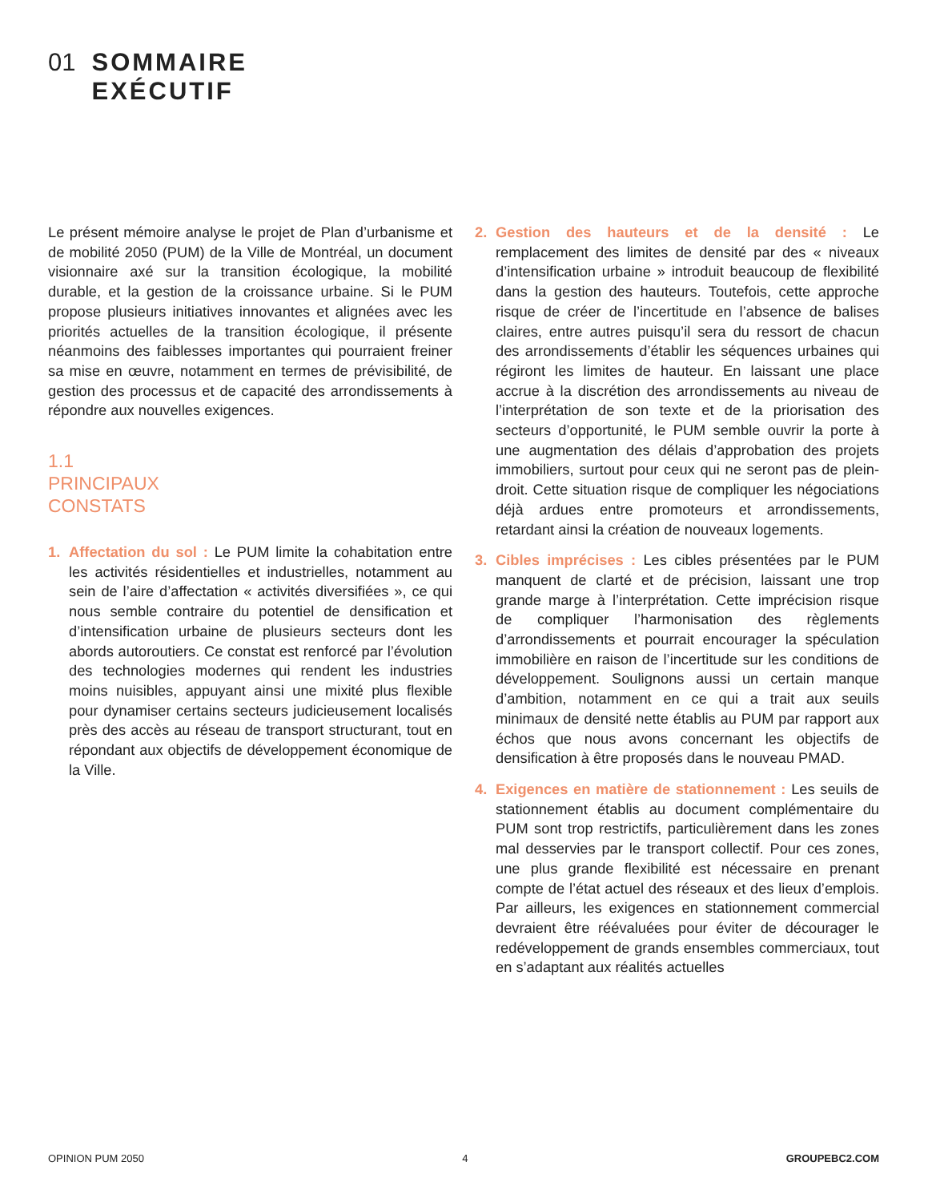01 SOMMAIRE
EXÉCUTIF
Le présent mémoire analyse le projet de Plan d’urbanisme et de mobilité 2050 (PUM) de la Ville de Montréal, un document visionnaire axé sur la transition écologique, la mobilité durable, et la gestion de la croissance urbaine. Si le PUM propose plusieurs initiatives innovantes et alignées avec les priorités actuelles de la transition écologique, il présente néanmoins des faiblesses importantes qui pourraient freiner sa mise en œuvre, notamment en termes de prévisibilité, de gestion des processus et de capacité des arrondissements à répondre aux nouvelles exigences.
1.1
PRINCIPAUX
CONSTATS
1. Affectation du sol : Le PUM limite la cohabitation entre les activités résidentielles et industrielles, notamment au sein de l’aire d’affectation « activités diversifiées », ce qui nous semble contraire du potentiel de densification et d’intensification urbaine de plusieurs secteurs dont les abords autoroutiers. Ce constat est renforcé par l’évolution des technologies modernes qui rendent les industries moins nuisibles, appuyant ainsi une mixité plus flexible pour dynamiser certains secteurs judicieusement localisés près des accès au réseau de transport structurant, tout en répondant aux objectifs de développement économique de la Ville.
2. Gestion des hauteurs et de la densité : Le remplacement des limites de densité par des « niveaux d’intensification urbaine » introduit beaucoup de flexibilité dans la gestion des hauteurs. Toutefois, cette approche risque de créer de l’incertitude en l’absence de balises claires, entre autres puisqu’il sera du ressort de chacun des arrondissements d’établir les séquences urbaines qui régiront les limites de hauteur. En laissant une place accrue à la discrétion des arrondissements au niveau de l’interprétation de son texte et de la priorisation des secteurs d’opportunité, le PUM semble ouvrir la porte à une augmentation des délais d’approbation des projets immobiliers, surtout pour ceux qui ne seront pas de plein-droit. Cette situation risque de compliquer les négociations déjà ardues entre promoteurs et arrondissements, retardant ainsi la création de nouveaux logements.
3. Cibles imprécises : Les cibles présentées par le PUM manquent de clarté et de précision, laissant une trop grande marge à l’interprétation. Cette imprécision risque de compliquer l’harmonisation des règlements d’arrondissements et pourrait encourager la spéculation immobilière en raison de l’incertitude sur les conditions de développement. Soulignons aussi un certain manque d’ambition, notamment en ce qui a trait aux seuils minimaux de densité nette établis au PUM par rapport aux échos que nous avons concernant les objectifs de densification à être proposés dans le nouveau PMAD.
4. Exigences en matière de stationnement : Les seuils de stationnement établis au document complémentaire du PUM sont trop restrictifs, particulièrement dans les zones mal desservies par le transport collectif. Pour ces zones, une plus grande flexibilité est nécessaire en prenant compte de l’état actuel des réseaux et des lieux d’emplois. Par ailleurs, les exigences en stationnement commercial devraient être réévaluées pour éviter de décourager le redéveloppement de grands ensembles commerciaux, tout en s’adaptant aux réalités actuelles
OPINION PUM 2050 4 GROUPEBC2.COM